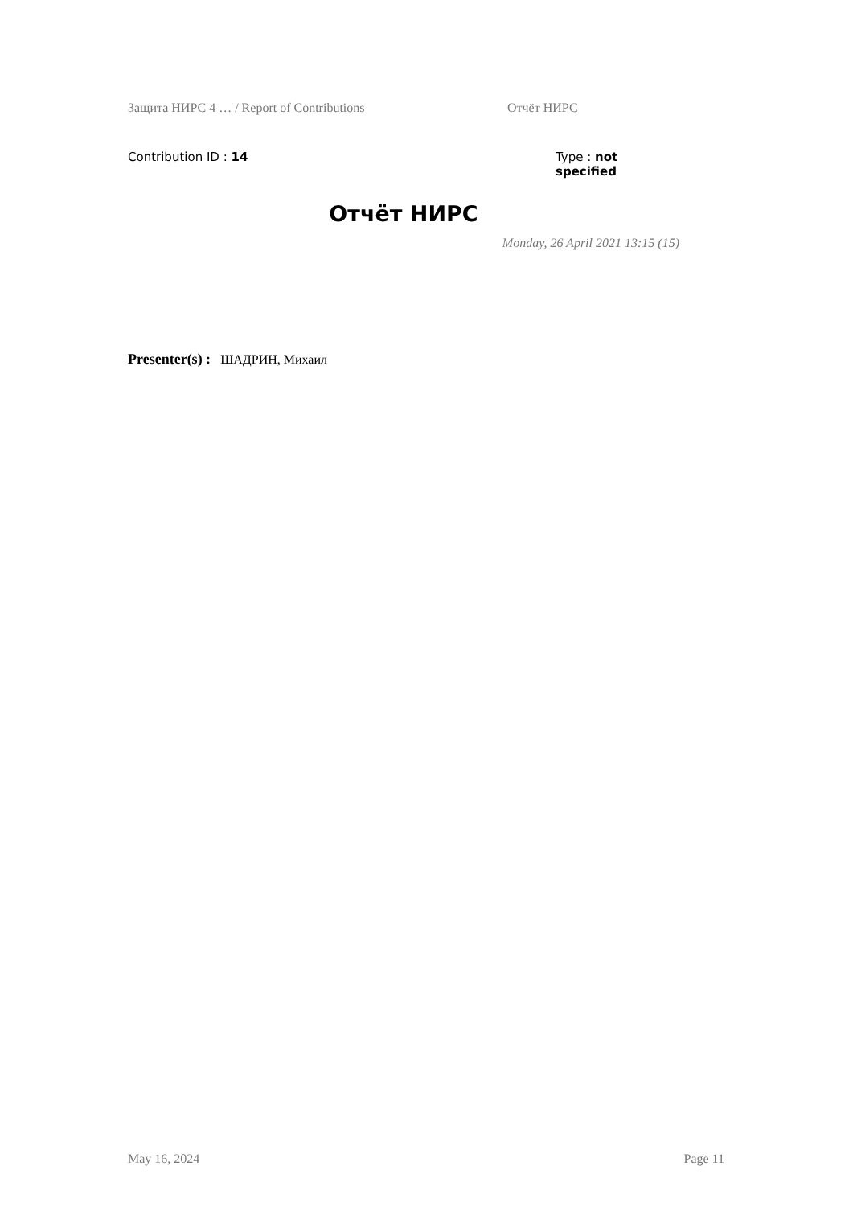Защита НИРС 4 … / Report of Contributions Отчёт НИРС
Contribution ID : 14 Type : not specified
Отчёт НИРС
Monday, 26 April 2021 13:15 (15)
Presenter(s) : ШАДРИН, Михаил
May 16, 2024 Page 11